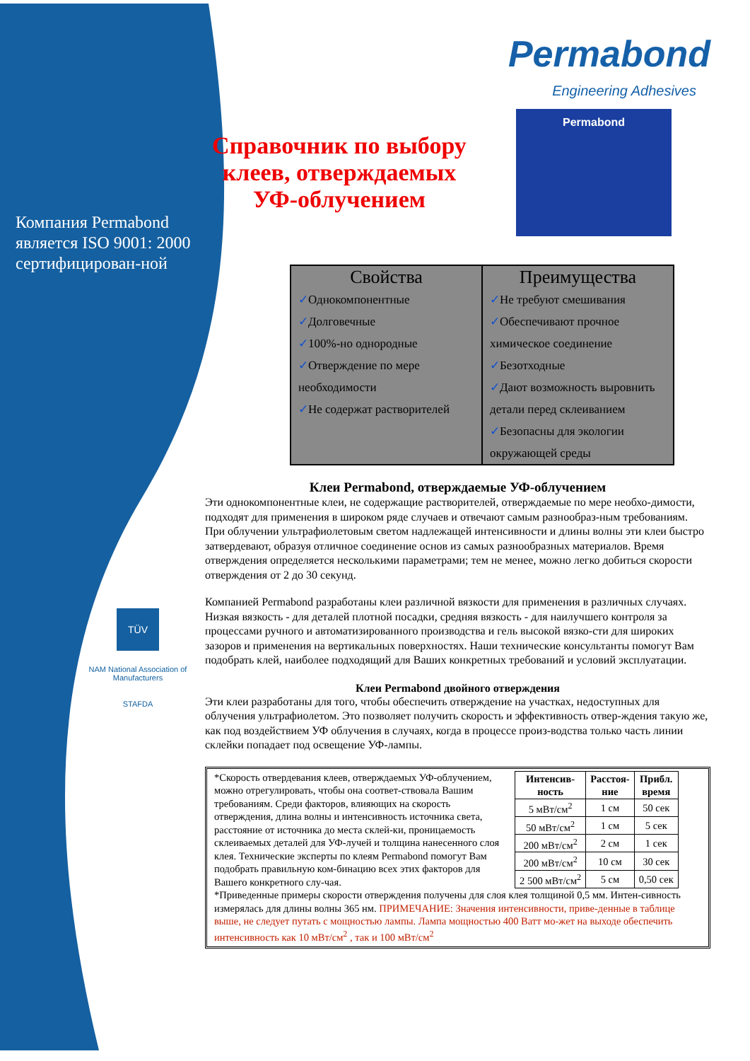Компания Permabond является ISO 9001: 2000 сертифицирован-ной
TÜV
NAM National Association of Manufacturers
STAFDA
Permabond
Engineering Adhesives
Справочник по выбору клеев, отверждаемых УФ-облучением
Permabond
Свойства
✓Однокомпонентные
✓Долговечные
✓100%-но однородные
✓Отверждение по мере необходимости
✓Не содержат растворителей
Преимущества
✓Не требуют смешивания
✓Обеспечивают прочное химическое соединение
✓Безотходные
✓Дают возможность выровнить детали перед склеиванием
✓Безопасны для экологии окружающей среды
Клеи Permabond, отверждаемые УФ-облучением
Эти однокомпонентные клеи, не содержащие растворителей, отверждаемые по мере необхо-димости, подходят для применения в широком ряде случаев и отвечают самым разнообраз-ным требованиям. При облучении ультрафиолетовым светом надлежащей интенсивности и длины волны эти клеи быстро затвердевают, образуя отличное соединение основ из самых разнообразных материалов. Время отверждения определяется несколькими параметрами; тем не менее, можно легко добиться скорости отверждения от 2 до 30 секунд.
Компанией Permabond разработаны клеи различной вязкости для применения в различных случаях. Низкая вязкость - для деталей плотной посадки, средняя вязкость - для наилучшего контроля за процессами ручного и автоматизированного производства и гель высокой вязко-сти для широких зазоров и применения на вертикальных поверхностях. Наши технические консультанты помогут Вам подобрать клей, наиболее подходящий для Ваших конкретных требований и условий эксплуатации.
Клеи Permabond двойного отверждения
Эти клеи разработаны для того, чтобы обеспечить отверждение на участках, недоступных для облучения ультрафиолетом. Это позволяет получить скорость и эффективность отвер-ждения такую же, как под воздействием УФ облучения в случаях, когда в процессе произ-водства только часть линии склейки попадает под освещение УФ-лампы.
*Скорость отвердевания клеев, отверждаемых УФ-облучением, можно отрегулировать, чтобы она соответ-ствовала Вашим требованиям. Среди факторов, влияющих на скорость отверждения, длина волны и интенсивность источника света, расстояние от источника до места склей-ки, проницаемость склеиваемых деталей для УФ-лучей и толщина нанесенного слоя клея. Технические эксперты по клеям Permabond помогут Вам подобрать правильную ком-бинацию всех этих факторов для Вашего конкретного слу-чая.
| Интенсив- ность | Расстоя- ние | Прибл. время |
| --- | --- | --- |
| 5 мВт/см<sup>2</sup> | 1 см | 50 сек |
| 50 мВт/см<sup>2</sup> | 1 см | 5 сек |
| 200 мВт/см<sup>2</sup> | 2 см | 1 сек |
| 200 мВт/см<sup>2</sup> | 10 см | 30 сек |
| 2 500 мВт/см<sup>2</sup> | 5 см | 0,50 сек |
*Приведенные примеры скорости отверждения получены для слоя клея толщиной 0,5 мм. Интен-сивность измерялась для длины волны 365 нм. ПРИМЕЧАНИЕ: Значения интенсивности, приве-денные в таблице выше, не следует путать с мощностью лампы. Лампа мощностью 400 Ватт мо-жет на выходе обеспечить интенсивность как 10 мВт/см<sup>2</sup> , так и 100 мВт/см<sup>2</sup>